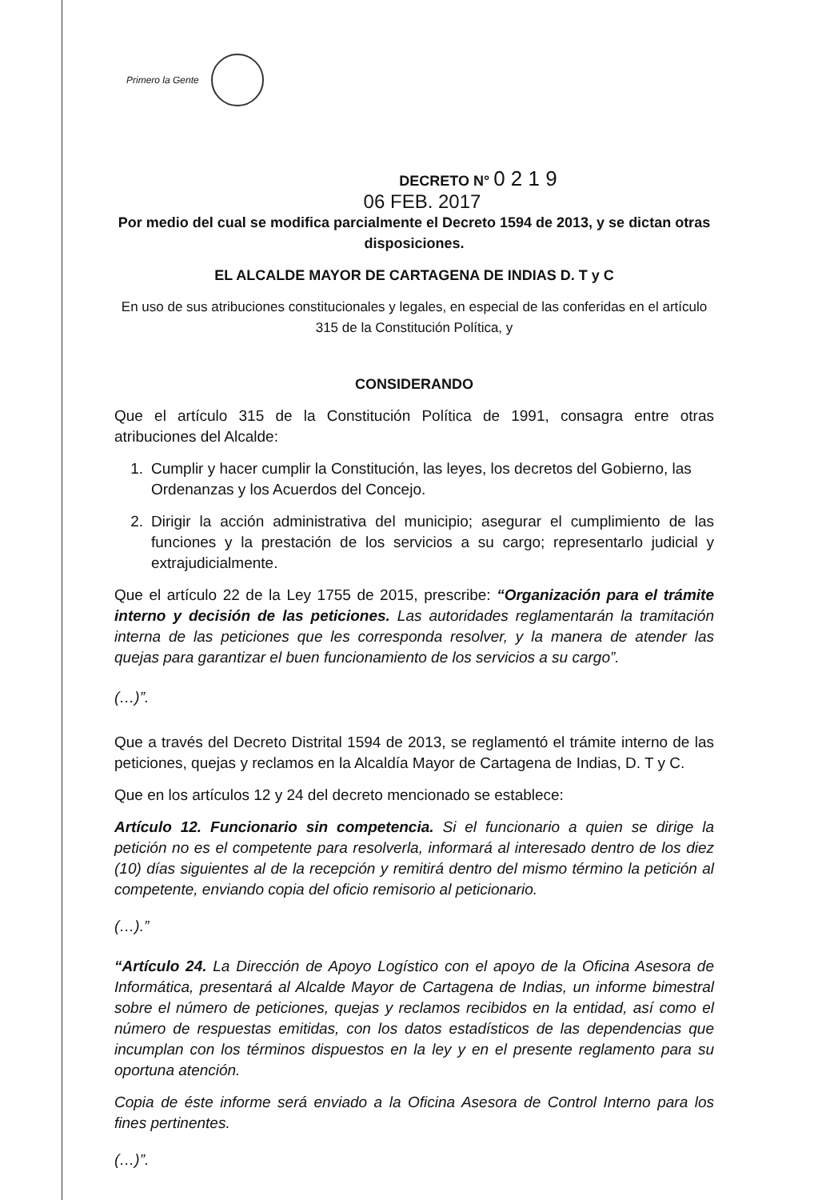Primero la Gente
DECRETO N° 0 2 1 9
06 FEB. 2017
Por medio del cual se modifica parcialmente el Decreto 1594 de 2013, y se dictan otras disposiciones.
EL ALCALDE MAYOR DE CARTAGENA DE INDIAS D. T y C
En uso de sus atribuciones constitucionales y legales, en especial de las conferidas en el artículo 315 de la Constitución Política, y
CONSIDERANDO
Que el artículo 315 de la Constitución Política de 1991, consagra entre otras atribuciones del Alcalde:
1. Cumplir y hacer cumplir la Constitución, las leyes, los decretos del Gobierno, las Ordenanzas y los Acuerdos del Concejo.
2. Dirigir la acción administrativa del municipio; asegurar el cumplimiento de las funciones y la prestación de los servicios a su cargo; representarlo judicial y extrajudicialmente.
Que el artículo 22 de la Ley 1755 de 2015, prescribe: “Organización para el trámite interno y decisión de las peticiones. Las autoridades reglamentarán la tramitación interna de las peticiones que les corresponda resolver, y la manera de atender las quejas para garantizar el buen funcionamiento de los servicios a su cargo”.
(…)”.
Que a través del Decreto Distrital 1594 de 2013, se reglamentó el trámite interno de las peticiones, quejas y reclamos en la Alcaldía Mayor de Cartagena de Indias, D. T y C.
Que en los artículos 12 y 24 del decreto mencionado se establece:
Artículo 12. Funcionario sin competencia. Si el funcionario a quien se dirige la petición no es el competente para resolverla, informará al interesado dentro de los diez (10) días siguientes al de la recepción y remitirá dentro del mismo término la petición al competente, enviando copia del oficio remisorio al peticionario.
(…).”
“Artículo 24. La Dirección de Apoyo Logístico con el apoyo de la Oficina Asesora de Informática, presentará al Alcalde Mayor de Cartagena de Indias, un informe bimestral sobre el número de peticiones, quejas y reclamos recibidos en la entidad, así como el número de respuestas emitidas, con los datos estadísticos de las dependencias que incumplan con los términos dispuestos en la ley y en el presente reglamento para su oportuna atención.
Copia de éste informe será enviado a la Oficina Asesora de Control Interno para los fines pertinentes.
(…)”.